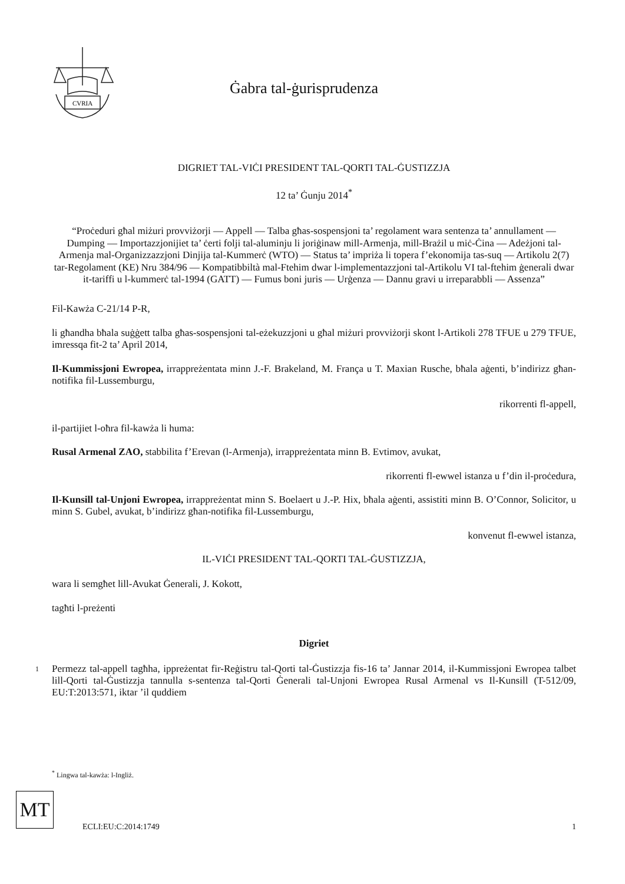CVRIA
Ġabra tal-ġurisprudenza
DIGRIET TAL-VIĊI PRESIDENT TAL-QORTI TAL-ĠUSTIZZJA
12 ta’ Ġunju 2014<sup>*</sup>
“Proċeduri għal miżuri provviżorji — Appell — Talba għas-sospensjoni ta’ regolament wara sentenza ta’ annullament — Dumping — Importazzjonijiet ta’ ċerti folji tal-aluminju li joriġinaw mill-Armenja, mill-Brażil u miċ-Ċina — Adeżjoni tal-Armenja mal-Organizzazzjoni Dinjija tal-Kummerċ (WTO) — Status ta’ impriża li topera f’ekonomija tas-suq — Artikolu 2(7) tar-Regolament (KE) Nru 384/96 — Kompatibbiltà mal-Ftehim dwar l-implementazzjoni tal-Artikolu VI tal-ftehim ġenerali dwar it-tariffi u l-kummerċ tal-1994 (GATT) — Fumus boni juris — Urġenza — Dannu gravi u irreparabbli — Assenza”
Fil-Kawża C-21/14 P-R,
li għandha bħala suġġett talba għas-sospensjoni tal-eżekuzzjoni u għal miżuri provviżorji skont l-Artikoli 278 TFUE u 279 TFUE, imressqa fit-2 ta’ April 2014,
Il-Kummissjoni Ewropea, irrappreżentata minn J.-F. Brakeland, M. França u T. Maxian Rusche, bħala aġenti, b’indirizz għan-notifika fil-Lussemburgu,
rikorrenti fl-appell,
il-partijiet l-oħra fil-kawża li huma:
Rusal Armenal ZAO, stabbilita f’Erevan (l-Armenja), irrappreżentata minn B. Evtimov, avukat,
rikorrenti fl-ewwel istanza u f’din il-proċedura,
Il-Kunsill tal-Unjoni Ewropea, irrappreżentat minn S. Boelaert u J.-P. Hix, bħala aġenti, assistiti minn B. O’Connor, Solicitor, u minn S. Gubel, avukat, b’indirizz għan-notifika fil-Lussemburgu,
konvenut fl-ewwel istanza,
IL-VIĊI PRESIDENT TAL-QORTI TAL-ĠUSTIZZJA,
wara li semgħet lill-Avukat Ġenerali, J. Kokott,
tagħti l-preżenti
Digriet
1
Permezz tal-appell tagħha, ippreżentat fir-Reġistru tal-Qorti tal-Ġustizzja fis-16 ta’ Jannar 2014, il-Kummissjoni Ewropea talbet lill-Qorti tal-Ġustizzja tannulla s-sentenza tal-Qorti Ġenerali tal-Unjoni Ewropea Rusal Armenal vs Il-Kunsill (T-512/09, EU:T:2013:571, iktar ’il quddiem
<sup>*</sup> Lingwa tal-kawża: l-Ingliż.
MT
ECLI:EU:C:2014:1749 1